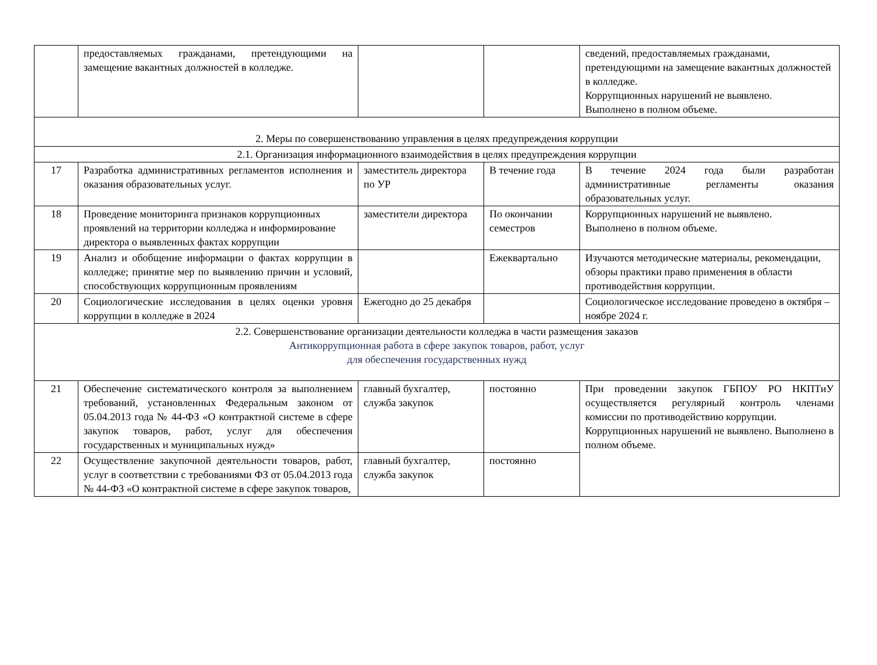| | предоставляемых гражданами, претендующими на замещение вакантных должностей в колледже. | | | сведений, предоставляемых гражданами, претендующими на замещение вакантных должностей в колледже. Коррупционных нарушений не выявлено. Выполнено в полном объеме. |
| 2. Меры по совершенствованию управления в целях предупреждения коррупции | | | | |
| 2.1. Организация информационного взаимодействия в целях предупреждения коррупции | | | | |
| 17 | Разработка административных регламентов исполнения и оказания образовательных услуг. | заместитель директора по УР | В течение года | В течение 2024 года были разработан административные регламенты оказания образовательных услуг. |
| 18 | Проведение мониторинга признаков коррупционных проявлений на территории колледжа и информирование директора о выявленных фактах коррупции | заместители директора | По окончании семестров | Коррупционных нарушений не выявлено. Выполнено в полном объеме. |
| 19 | Анализ и обобщение информации о фактах коррупции в колледже; принятие мер по выявлению причин и условий, способствующих коррупционным проявлениям | | Ежеквартально | Изучаются методические материалы, рекомендации, обзоры практики право применения в области противодействия коррупции. |
| 20 | Социологические исследования в целях оценки уровня коррупции в колледже в 2024 | Ежегодно до 25 декабря | | Социологическое исследование проведено в октября –ноябре 2024 г. |
| 2.2. Совершенствование организации деятельности колледжа в части размещения заказов Антикоррупционная работа в сфере закупок товаров, работ, услуг для обеспечения государственных нужд | | | | |
| 21 | Обеспечение систематического контроля за выполнением требований, установленных Федеральным законом от 05.04.2013 года № 44-ФЗ «О контрактной системе в сфере закупок товаров, работ, услуг для обеспечения государственных и муниципальных нужд» | главный бухгалтер, служба закупок | постоянно | При проведении закупок ГБПОУ РО НКПТиУ осуществляется регулярный контроль членами комиссии по противодействию коррупции. Коррупционных нарушений не выявлено. Выполнено в полном объеме. |
| 22 | Осуществление закупочной деятельности товаров, работ, услуг в соответствии с требованиями ФЗ от 05.04.2013 года № 44-ФЗ «О контрактной системе в сфере закупок товаров, | главный бухгалтер, служба закупок | постоянно | |